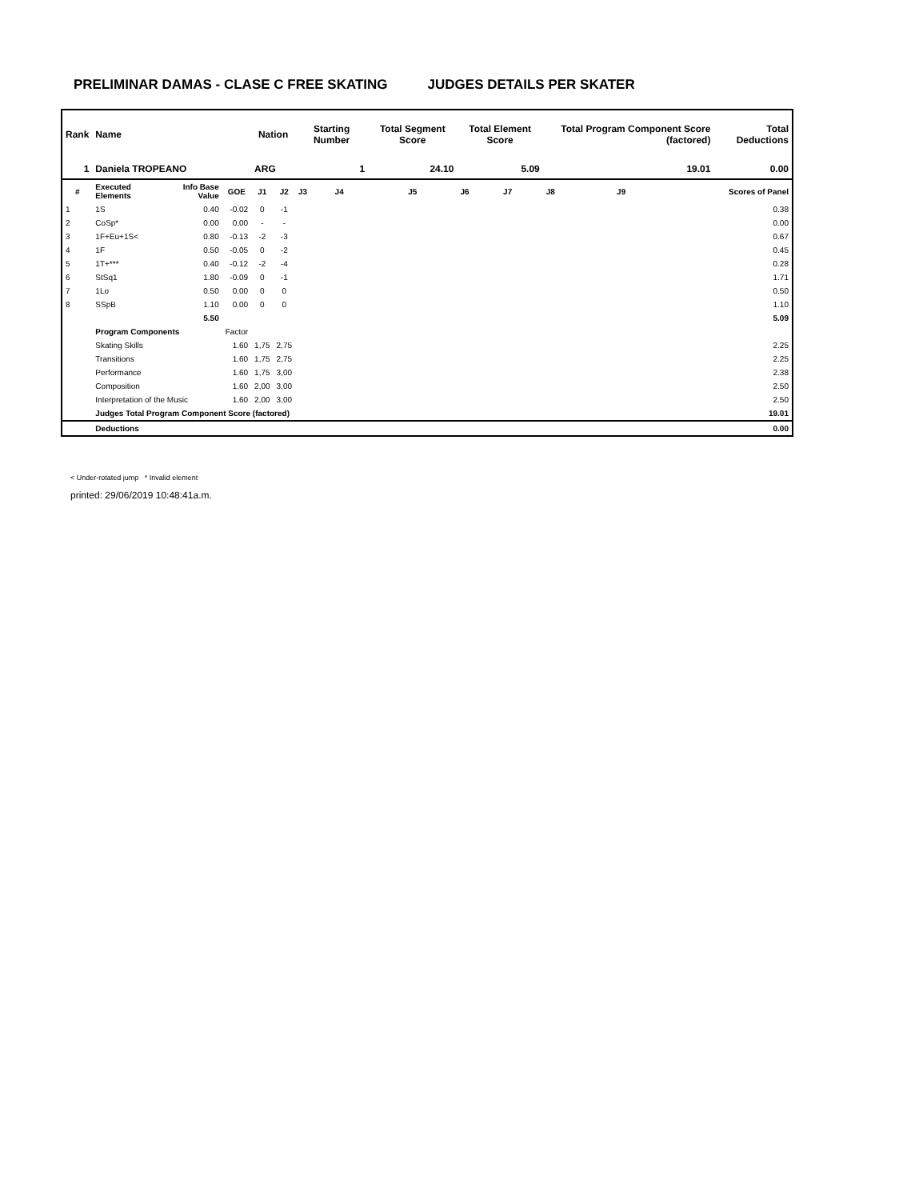PRELIMINAR DAMAS - CLASE C FREE SKATING JUDGES DETAILS PER SKATER
| Rank | Name | | | Nation | | Starting Number | | Total Segment Score | Total Element Score | | Total Program Component Score (factored) | | | Total Deductions |
| --- | --- | --- | --- | --- | --- | --- | --- | --- | --- | --- | --- | --- | --- | --- |
| 1 | Daniela TROPEANO | | | ARG | | 1 | | 24.10 | 5.09 | | 19.01 | | | 0.00 |
| # | Executed Elements | Info Base Value | GOE | J1 | J2 | J3 | J4 | J5 | J6 | J7 | J8 | J9 | | Scores of Panel |
| 1 | 1S | 0.40 | -0.02 | 0 | -1 | | | | | | | | | 0.38 |
| 2 | CoSp* | 0.00 | 0.00 | - | - | | | | | | | | | 0.00 |
| 3 | 1F+Eu+1S< | 0.80 | -0.13 | -2 | -3 | | | | | | | | | 0.67 |
| 4 | 1F | 0.50 | -0.05 | 0 | -2 | | | | | | | | | 0.45 |
| 5 | 1T+*** | 0.40 | -0.12 | -2 | -4 | | | | | | | | | 0.28 |
| 6 | StSq1 | 1.80 | -0.09 | 0 | -1 | | | | | | | | | 1.71 |
| 7 | 1Lo | 0.50 | 0.00 | 0 | 0 | | | | | | | | | 0.50 |
| 8 | SSpB | 1.10 | 0.00 | 0 | 0 | | | | | | | | | 1.10 |
| | | 5.50 | | | | | | | | | | | | 5.09 |
| | Program Components | | Factor | | | | | | | | | | | |
| | Skating Skills | | 1.60 | 1,75 | 2,75 | | | | | | | | | 2.25 |
| | Transitions | | 1.60 | 1,75 | 2,75 | | | | | | | | | 2.25 |
| | Performance | | 1.60 | 1,75 | 3,00 | | | | | | | | | 2.38 |
| | Composition | | 1.60 | 2,00 | 3,00 | | | | | | | | | 2.50 |
| | Interpretation of the Music | | 1.60 | 2,00 | 3,00 | | | | | | | | | 2.50 |
| | Judges Total Program Component Score (factored) | | | | | | | | | | | | | 19.01 |
| | Deductions | | | | | | | | | | | | | 0.00 |
< Under-rotated jump * Invalid element
printed: 29/06/2019 10:48:41a.m.